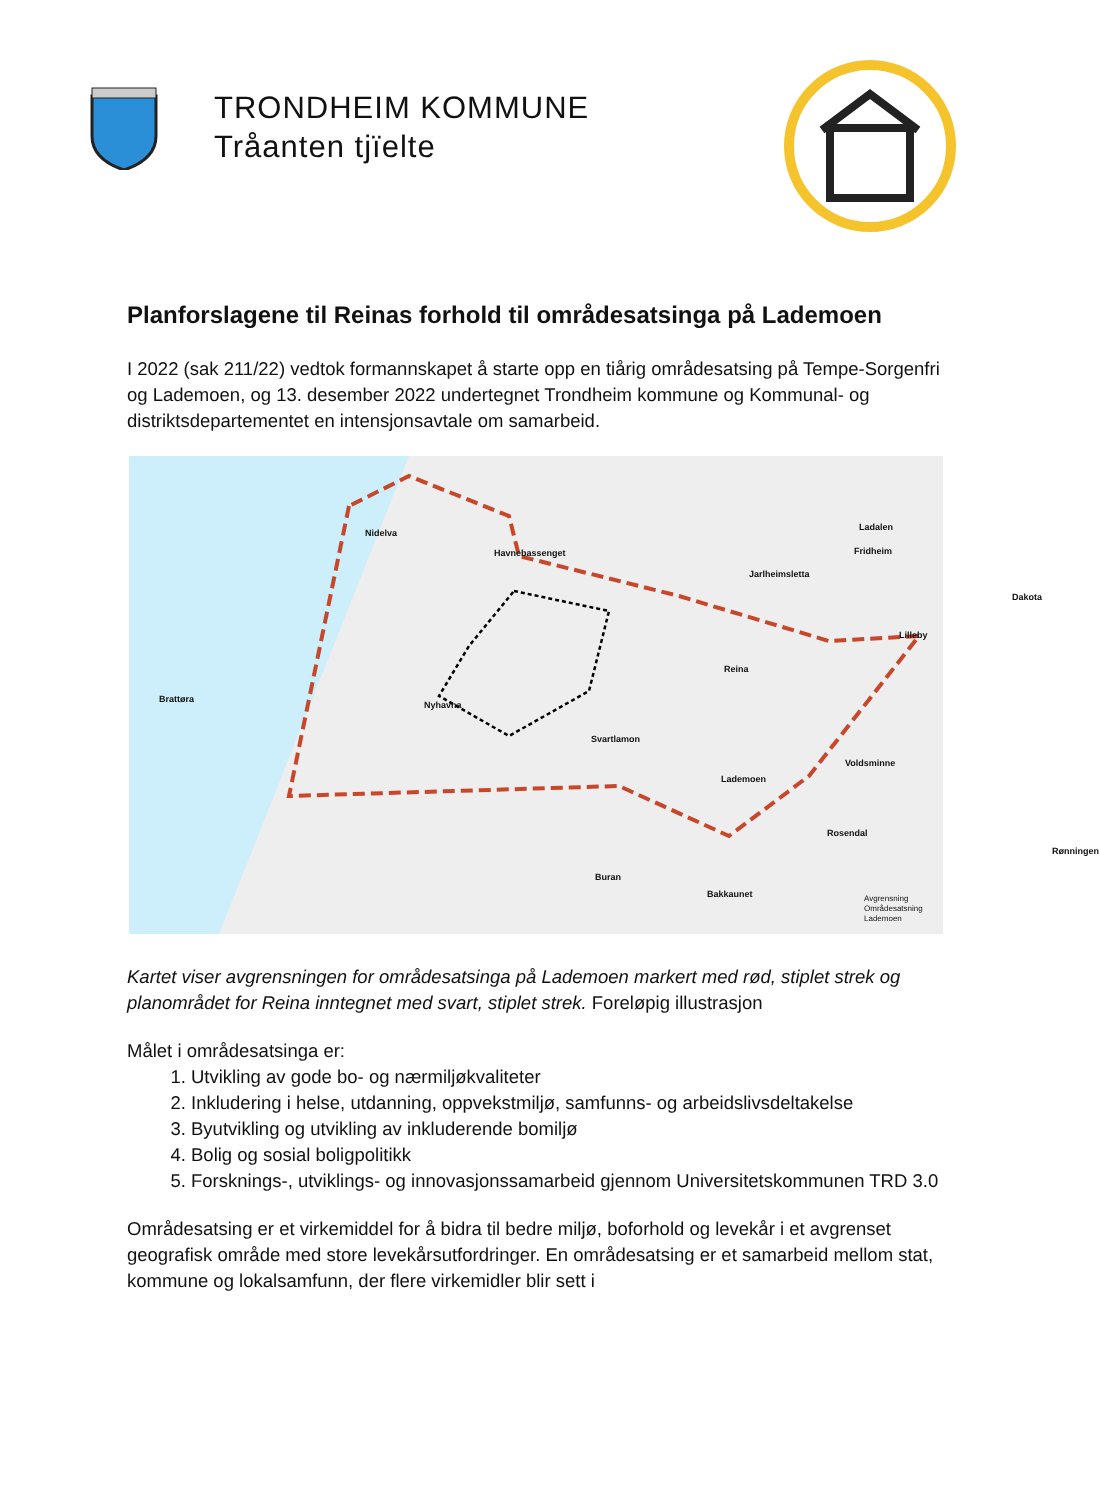TRONDHEIM KOMMUNE
Tråanten tjïelte
Planforslagene til Reinas forhold til områdesatsinga på Lademoen
I 2022 (sak 211/22) vedtok formannskapet å starte opp en tiårig områdesatsing på Tempe-Sorgenfri og Lademoen, og 13. desember 2022 undertegnet Trondheim kommune og Kommunal- og distriktsdepartementet en intensjonsavtale om samarbeid.
Ladalen
Nidelva
Fridheim Havnebassenget
Jarlheimsletta
Dakota
Lilleby
Reina
Brattøra
Nyhavna
Svartlamon
Voldsminne
Lademoen
Rosendal
Rønningen
Buran
Bakkaunet
Avgrensning
Områdesatsning
Lademoen
Kartet viser avgrensningen for områdesatsinga på Lademoen markert med rød, stiplet strek og planområdet for Reina inntegnet med svart, stiplet strek. Foreløpig illustrasjon
Målet i områdesatsinga er:
1. Utvikling av gode bo- og nærmiljøkvaliteter
2. Inkludering i helse, utdanning, oppvekstmiljø, samfunns- og arbeidslivsdeltakelse
3. Byutvikling og utvikling av inkluderende bomiljø
4. Bolig og sosial boligpolitikk
5. Forsknings-, utviklings- og innovasjonssamarbeid gjennom Universitetskommunen TRD 3.0
Områdesatsing er et virkemiddel for å bidra til bedre miljø, boforhold og levekår i et avgrenset geografisk område med store levekårsutfordringer. En områdesatsing er et samarbeid mellom stat, kommune og lokalsamfunn, der flere virkemidler blir sett i